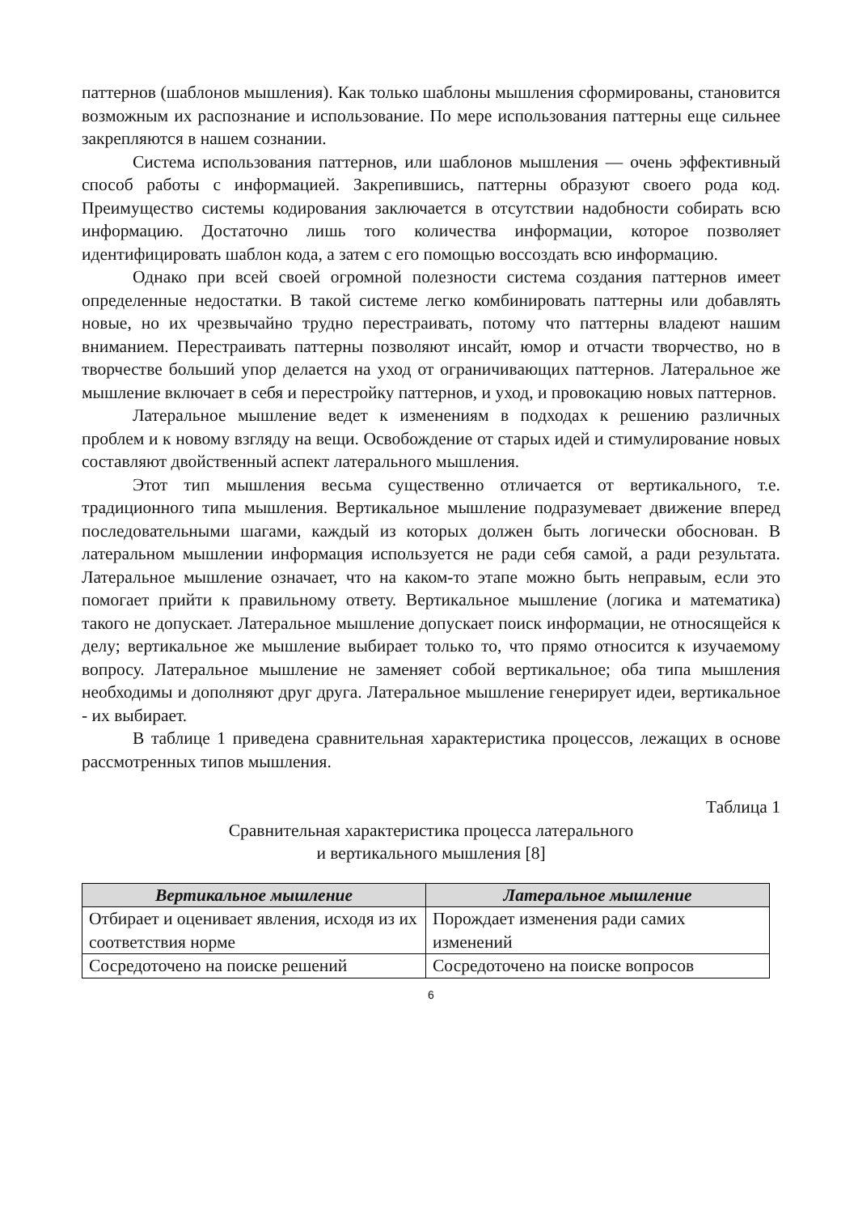паттернов (шаблонов мышления). Как только шаблоны мышления сформированы, становится возможным их распознание и использование. По мере использования паттерны еще сильнее закрепляются в нашем сознании.
Система использования паттернов, или шаблонов мышления — очень эффективный способ работы с информацией. Закрепившись, паттерны образуют своего рода код. Преимущество системы кодирования заключается в отсутствии надобности собирать всю информацию. Достаточно лишь того количества информации, которое позволяет идентифицировать шаблон кода, а затем с его помощью воссоздать всю информацию.
Однако при всей своей огромной полезности система создания паттернов имеет определенные недостатки. В такой системе легко комбинировать паттерны или добавлять новые, но их чрезвычайно трудно перестраивать, потому что паттерны владеют нашим вниманием. Перестраивать паттерны позволяют инсайт, юмор и отчасти творчество, но в творчестве больший упор делается на уход от ограничивающих паттернов. Латеральное же мышление включает в себя и перестройку паттернов, и уход, и провокацию новых паттернов.
Латеральное мышление ведет к изменениям в подходах к решению различных проблем и к новому взгляду на вещи. Освобождение от старых идей и стимулирование новых составляют двойственный аспект латерального мышления.
Этот тип мышления весьма существенно отличается от вертикального, т.е. традиционного типа мышления. Вертикальное мышление подразумевает движение вперед последовательными шагами, каждый из которых должен быть логически обоснован. В латеральном мышлении информация используется не ради себя самой, а ради результата. Латеральное мышление означает, что на каком-то этапе можно быть неправым, если это помогает прийти к правильному ответу. Вертикальное мышление (логика и математика) такого не допускает. Латеральное мышление допускает поиск информации, не относящейся к делу; вертикальное же мышление выбирает только то, что прямо относится к изучаемому вопросу. Латеральное мышление не заменяет собой вертикальное; оба типа мышления необходимы и дополняют друг друга. Латеральное мышление генерирует идеи, вертикальное - их выбирает.
В таблице 1 приведена сравнительная характеристика процессов, лежащих в основе рассмотренных типов мышления.
Таблица 1
Сравнительная характеристика процесса латерального
и вертикального мышления [8]
| Вертикальное мышление | Латеральное мышление |
| --- | --- |
| Отбирает и оценивает явления, исходя из их соответствия норме | Порождает изменения ради самих изменений |
| Сосредоточено на поиске решений | Сосредоточено на поиске вопросов |
6